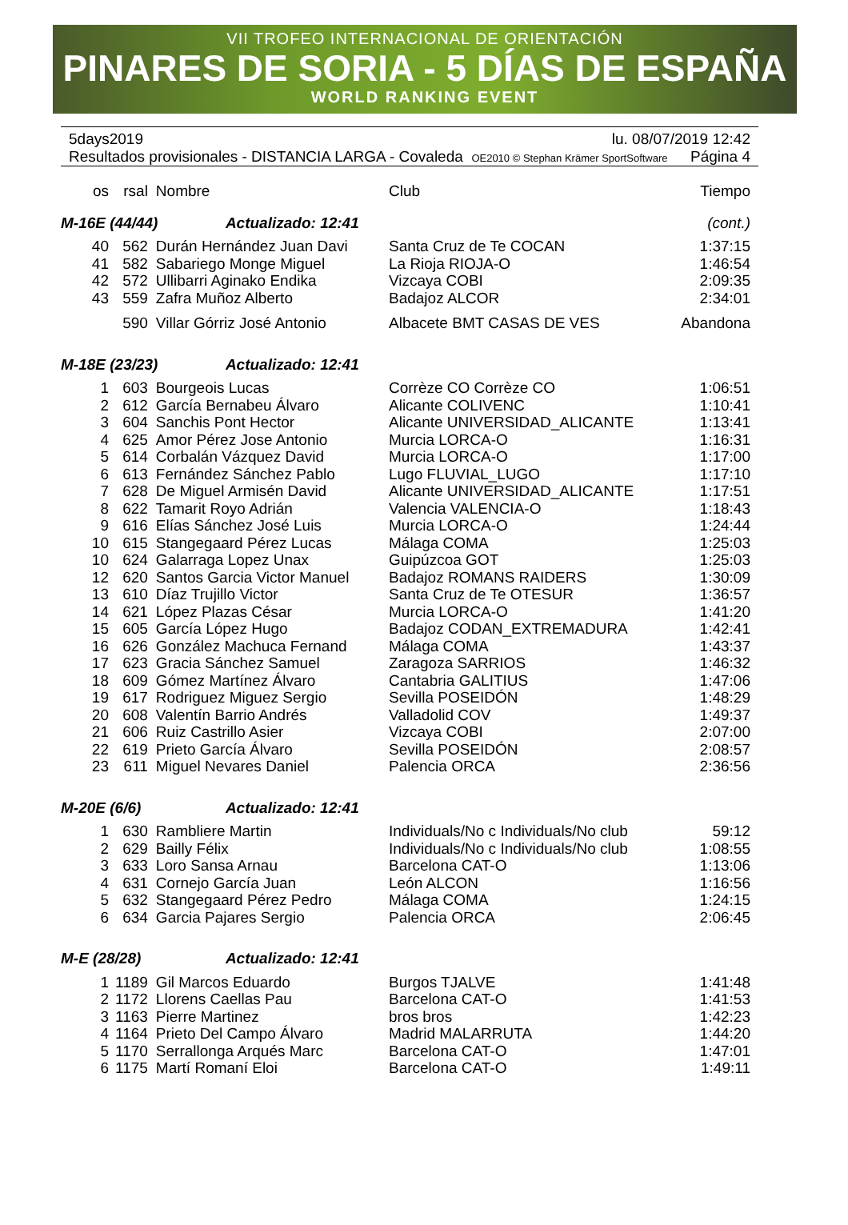VII TROFEO INTERNACIONAL DE ORIENTACIÓN
PINARES DE SORIA - 5 DÍAS DE ESPAÑA
WORLD RANKING EVENT
5days2019 lu. 08/07/2019 12:42
Resultados provisionales - DISTANCIA LARGA - Covaleda OE2010 © Stephan Krämer SportSoftware Página 4
| os | rsal | Nombre | Club | Tiempo |
| --- | --- | --- | --- | --- |
| M-16E (44/44) Actualizado: 12:41 | | | | (cont.) |
| 40 | 562 | Durán Hernández Juan Davi | Santa Cruz de Te COCAN | 1:37:15 |
| 41 | 582 | Sabariego Monge Miguel | La Rioja RIOJA-O | 1:46:54 |
| 42 | 572 | Ullibarri Aginako Endika | Vizcaya COBI | 2:09:35 |
| 43 | 559 | Zafra Muñoz Alberto | Badajoz ALCOR | 2:34:01 |
| | 590 | Villar Górriz José Antonio | Albacete BMT CASAS DE VES | Abandona |
| M-18E (23/23) Actualizado: 12:41 | | | | |
| 1 | 603 | Bourgeois Lucas | Corrèze CO Corrèze CO | 1:06:51 |
| 2 | 612 | García Bernabeu Álvaro | Alicante COLIVENC | 1:10:41 |
| 3 | 604 | Sanchis Pont Hector | Alicante UNIVERSIDAD_ALICANTE | 1:13:41 |
| 4 | 625 | Amor Pérez Jose Antonio | Murcia LORCA-O | 1:16:31 |
| 5 | 614 | Corbalán Vázquez David | Murcia LORCA-O | 1:17:00 |
| 6 | 613 | Fernández Sánchez Pablo | Lugo FLUVIAL_LUGO | 1:17:10 |
| 7 | 628 | De Miguel Armisén David | Alicante UNIVERSIDAD_ALICANTE | 1:17:51 |
| 8 | 622 | Tamarit Royo Adrián | Valencia VALENCIA-O | 1:18:43 |
| 9 | 616 | Elías Sánchez José Luis | Murcia LORCA-O | 1:24:44 |
| 10 | 615 | Stangegaard Pérez Lucas | Málaga COMA | 1:25:03 |
| 10 | 624 | Galarraga Lopez Unax | Guipúzcoa GOT | 1:25:03 |
| 12 | 620 | Santos Garcia Victor Manuel | Badajoz ROMANS RAIDERS | 1:30:09 |
| 13 | 610 | Díaz Trujillo Victor | Santa Cruz de Te OTESUR | 1:36:57 |
| 14 | 621 | López Plazas César | Murcia LORCA-O | 1:41:20 |
| 15 | 605 | García López Hugo | Badajoz CODAN_EXTREMADURA | 1:42:41 |
| 16 | 626 | González Machuca Fernand | Málaga COMA | 1:43:37 |
| 17 | 623 | Gracia Sánchez Samuel | Zaragoza SARRIOS | 1:46:32 |
| 18 | 609 | Gómez Martínez Álvaro | Cantabria GALITIUS | 1:47:06 |
| 19 | 617 | Rodriguez Miguez Sergio | Sevilla POSEIDÓN | 1:48:29 |
| 20 | 608 | Valentín Barrio Andrés | Valladolid COV | 1:49:37 |
| 21 | 606 | Ruiz Castrillo Asier | Vizcaya COBI | 2:07:00 |
| 22 | 619 | Prieto García Álvaro | Sevilla POSEIDÓN | 2:08:57 |
| 23 | 611 | Miguel Nevares Daniel | Palencia ORCA | 2:36:56 |
| M-20E (6/6) Actualizado: 12:41 | | | | |
| 1 | 630 | Rambliere Martin | Individuals/No c Individuals/No club | 59:12 |
| 2 | 629 | Bailly Félix | Individuals/No c Individuals/No club | 1:08:55 |
| 3 | 633 | Loro Sansa Arnau | Barcelona CAT-O | 1:13:06 |
| 4 | 631 | Cornejo García Juan | León ALCON | 1:16:56 |
| 5 | 632 | Stangegaard Pérez Pedro | Málaga COMA | 1:24:15 |
| 6 | 634 | Garcia Pajares Sergio | Palencia ORCA | 2:06:45 |
| M-E (28/28) Actualizado: 12:41 | | | | |
| 1 | 1189 | Gil Marcos Eduardo | Burgos TJALVE | 1:41:48 |
| 2 | 1172 | Llorens Caellas Pau | Barcelona CAT-O | 1:41:53 |
| 3 | 1163 | Pierre Martinez | bros bros | 1:42:23 |
| 4 | 1164 | Prieto Del Campo Álvaro | Madrid MALARRUTA | 1:44:20 |
| 5 | 1170 | Serrallonga Arqués Marc | Barcelona CAT-O | 1:47:01 |
| 6 | 1175 | Martí Romaní Eloi | Barcelona CAT-O | 1:49:11 |